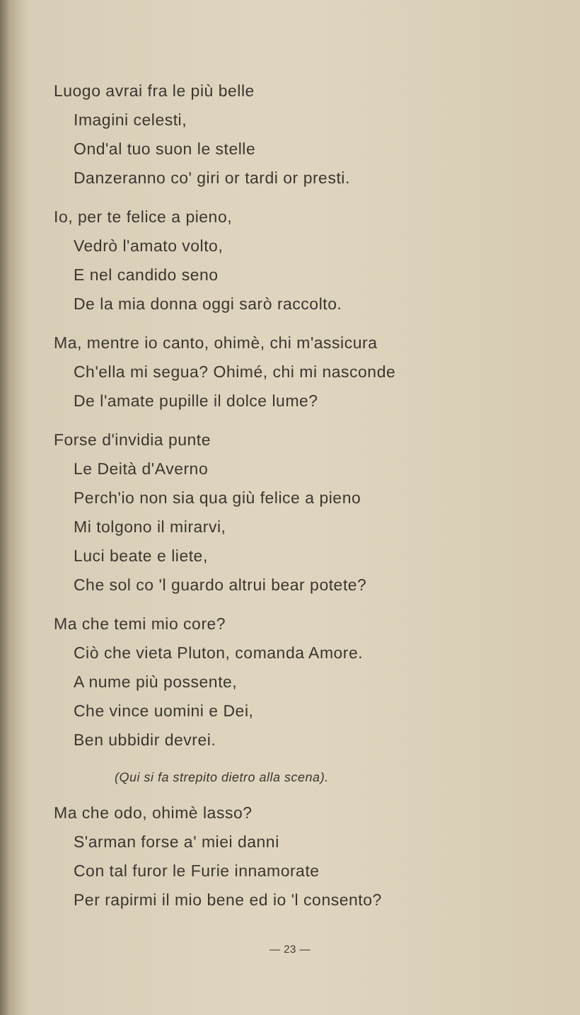Luogo avrai fra le più belle
Imagini celesti,
Ond'al tuo suon le stelle
Danzeranno co' giri or tardi or presti.
Io, per te felice a pieno,
Vedrò l'amato volto,
E nel candido seno
De la mia donna oggi sarò raccolto.
Ma, mentre io canto, ohimè, chi m'assicura
Ch'ella mi segua? Ohimé, chi mi nasconde
De l'amate pupille il dolce lume?
Forse d'invidia punte
Le Deità d'Averno
Perch'io non sia qua giù felice a pieno
Mi tolgono il mirarvi,
Luci beate e liete,
Che sol co 'l guardo altrui bear potete?
Ma che temi mio core?
Ciò che vieta Pluton, comanda Amore.
A nume più possente,
Che vince uomini e Dei,
Ben ubbidir devrei.
(Qui si fa strepito dietro alla scena).
Ma che odo, ohimè lasso?
S'arman forse a' miei danni
Con tal furor le Furie innamorate
Per rapirmi il mio bene ed io 'l consento?
— 23 —